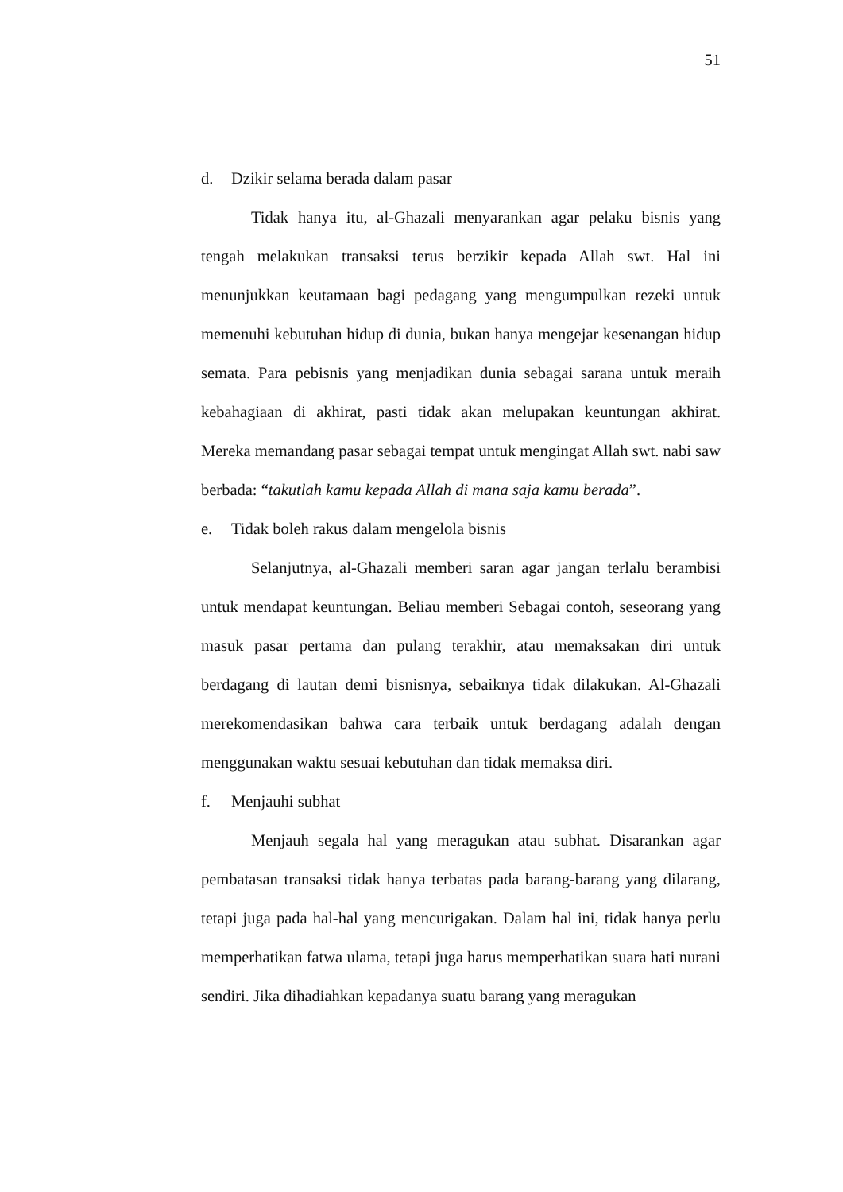51
d. Dzikir selama berada dalam pasar
Tidak hanya itu, al-Ghazali menyarankan agar pelaku bisnis yang tengah melakukan transaksi terus berzikir kepada Allah swt. Hal ini menunjukkan keutamaan bagi pedagang yang mengumpulkan rezeki untuk memenuhi kebutuhan hidup di dunia, bukan hanya mengejar kesenangan hidup semata. Para pebisnis yang menjadikan dunia sebagai sarana untuk meraih kebahagiaan di akhirat, pasti tidak akan melupakan keuntungan akhirat. Mereka memandang pasar sebagai tempat untuk mengingat Allah swt. nabi saw berbada: “takutlah kamu kepada Allah di mana saja kamu berada”.
e. Tidak boleh rakus dalam mengelola bisnis
Selanjutnya, al-Ghazali memberi saran agar jangan terlalu berambisi untuk mendapat keuntungan. Beliau memberi Sebagai contoh, seseorang yang masuk pasar pertama dan pulang terakhir, atau memaksakan diri untuk berdagang di lautan demi bisnisnya, sebaiknya tidak dilakukan. Al-Ghazali merekomendasikan bahwa cara terbaik untuk berdagang adalah dengan menggunakan waktu sesuai kebutuhan dan tidak memaksa diri.
f. Menjauhi subhat
Menjauh segala hal yang meragukan atau subhat. Disarankan agar pembatasan transaksi tidak hanya terbatas pada barang-barang yang dilarang, tetapi juga pada hal-hal yang mencurigakan. Dalam hal ini, tidak hanya perlu memperhatikan fatwa ulama, tetapi juga harus memperhatikan suara hati nurani sendiri. Jika dihadiahkan kepadanya suatu barang yang meragukan